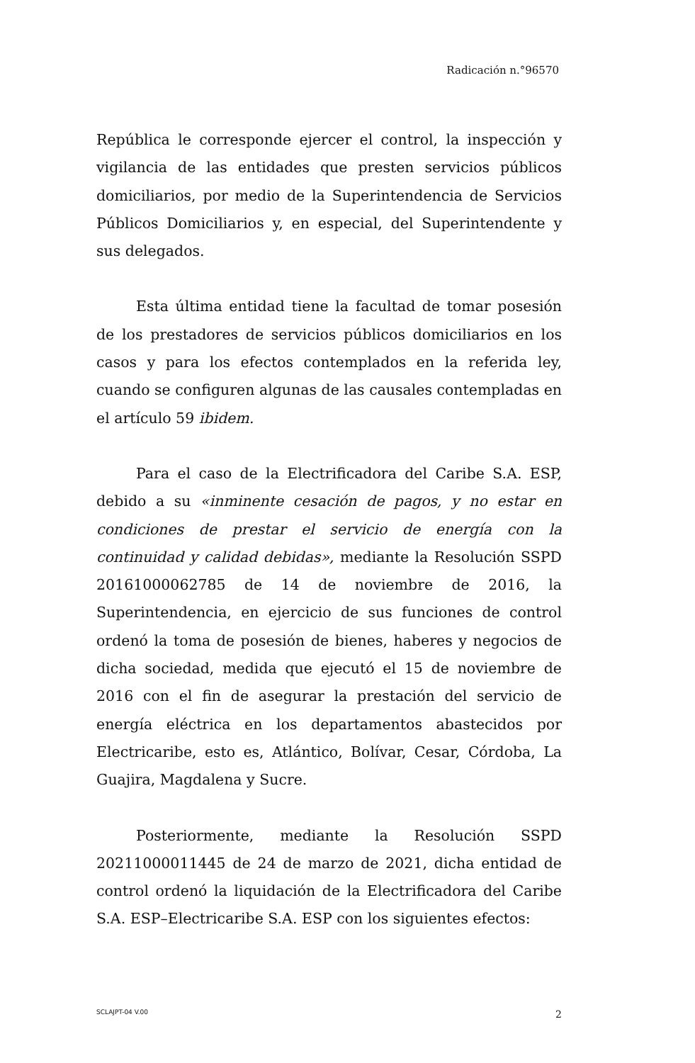Radicación n.°96570
República le corresponde ejercer el control, la inspección y vigilancia de las entidades que presten servicios públicos domiciliarios, por medio de la Superintendencia de Servicios Públicos Domiciliarios y, en especial, del Superintendente y sus delegados.
Esta última entidad tiene la facultad de tomar posesión de los prestadores de servicios públicos domiciliarios en los casos y para los efectos contemplados en la referida ley, cuando se configuren algunas de las causales contempladas en el artículo 59 ibidem.
Para el caso de la Electrificadora del Caribe S.A. ESP, debido a su «inminente cesación de pagos, y no estar en condiciones de prestar el servicio de energía con la continuidad y calidad debidas», mediante la Resolución SSPD 20161000062785 de 14 de noviembre de 2016, la Superintendencia, en ejercicio de sus funciones de control ordenó la toma de posesión de bienes, haberes y negocios de dicha sociedad, medida que ejecutó el 15 de noviembre de 2016 con el fin de asegurar la prestación del servicio de energía eléctrica en los departamentos abastecidos por Electricaribe, esto es, Atlántico, Bolívar, Cesar, Córdoba, La Guajira, Magdalena y Sucre.
Posteriormente, mediante la Resolución SSPD 20211000011445 de 24 de marzo de 2021, dicha entidad de control ordenó la liquidación de la Electrificadora del Caribe S.A. ESP–Electricaribe S.A. ESP con los siguientes efectos:
SCLAJPT-04 V.00 2